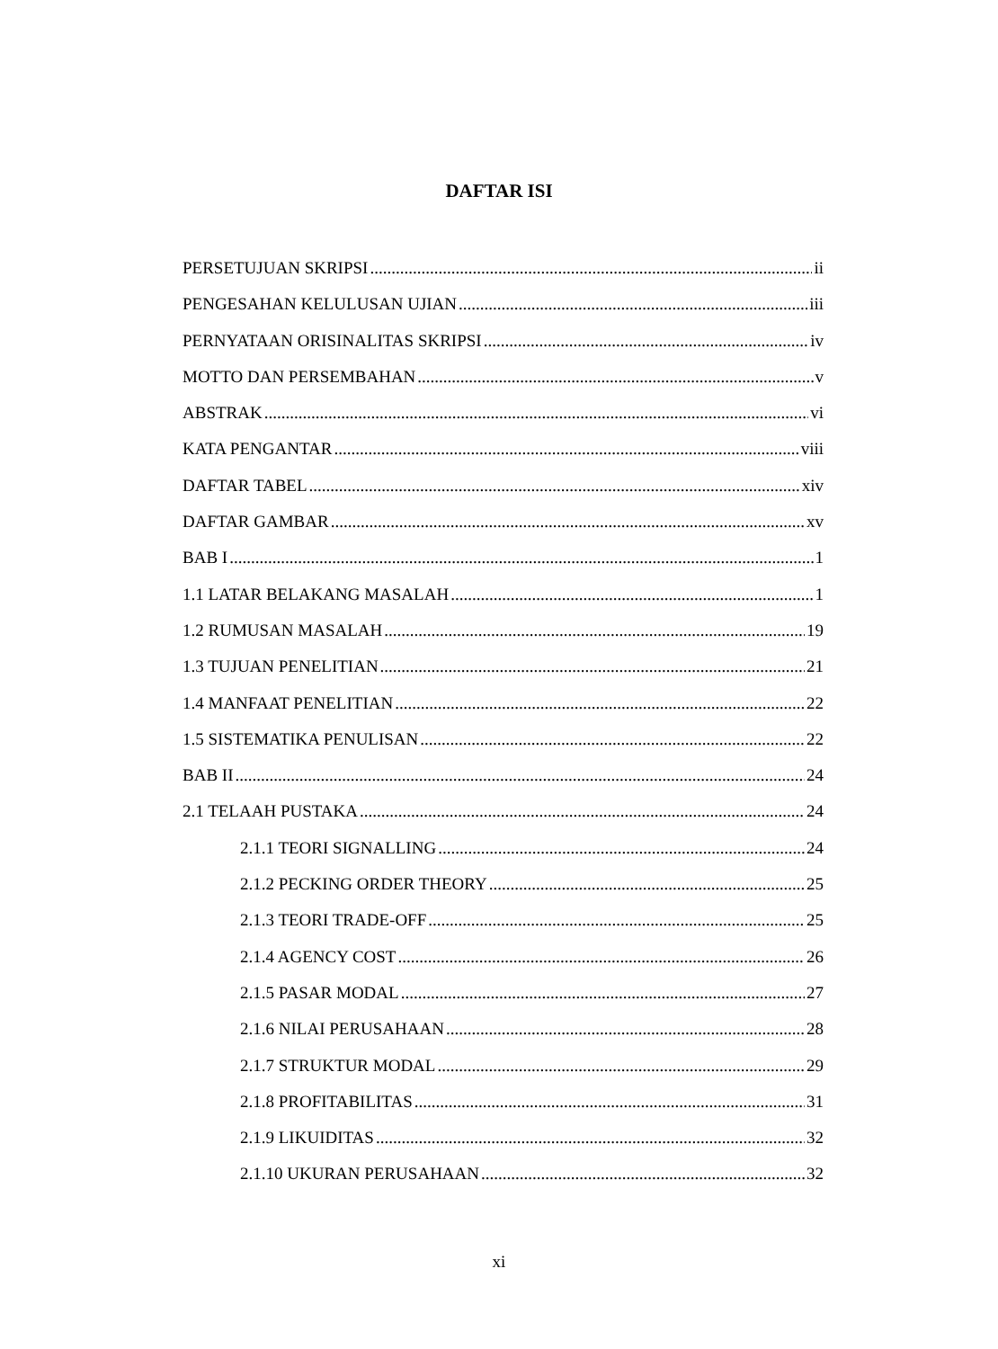DAFTAR ISI
PERSETUJUAN SKRIPSI ii
PENGESAHAN KELULUSAN UJIAN iii
PERNYATAAN ORISINALITAS SKRIPSI iv
MOTTO DAN PERSEMBAHAN v
ABSTRAK vi
KATA PENGANTAR viii
DAFTAR TABEL xiv
DAFTAR GAMBAR xv
BAB I 1
1.1 LATAR BELAKANG MASALAH 1
1.2 RUMUSAN MASALAH 19
1.3 TUJUAN PENELITIAN 21
1.4 MANFAAT PENELITIAN 22
1.5 SISTEMATIKA PENULISAN 22
BAB II 24
2.1 TELAAH PUSTAKA 24
2.1.1 TEORI SIGNALLING 24
2.1.2 PECKING ORDER THEORY 25
2.1.3 TEORI TRADE-OFF 25
2.1.4 AGENCY COST 26
2.1.5 PASAR MODAL 27
2.1.6 NILAI PERUSAHAAN 28
2.1.7 STRUKTUR MODAL 29
2.1.8 PROFITABILITAS 31
2.1.9 LIKUIDITAS 32
2.1.10 UKURAN PERUSAHAAN 32
xi